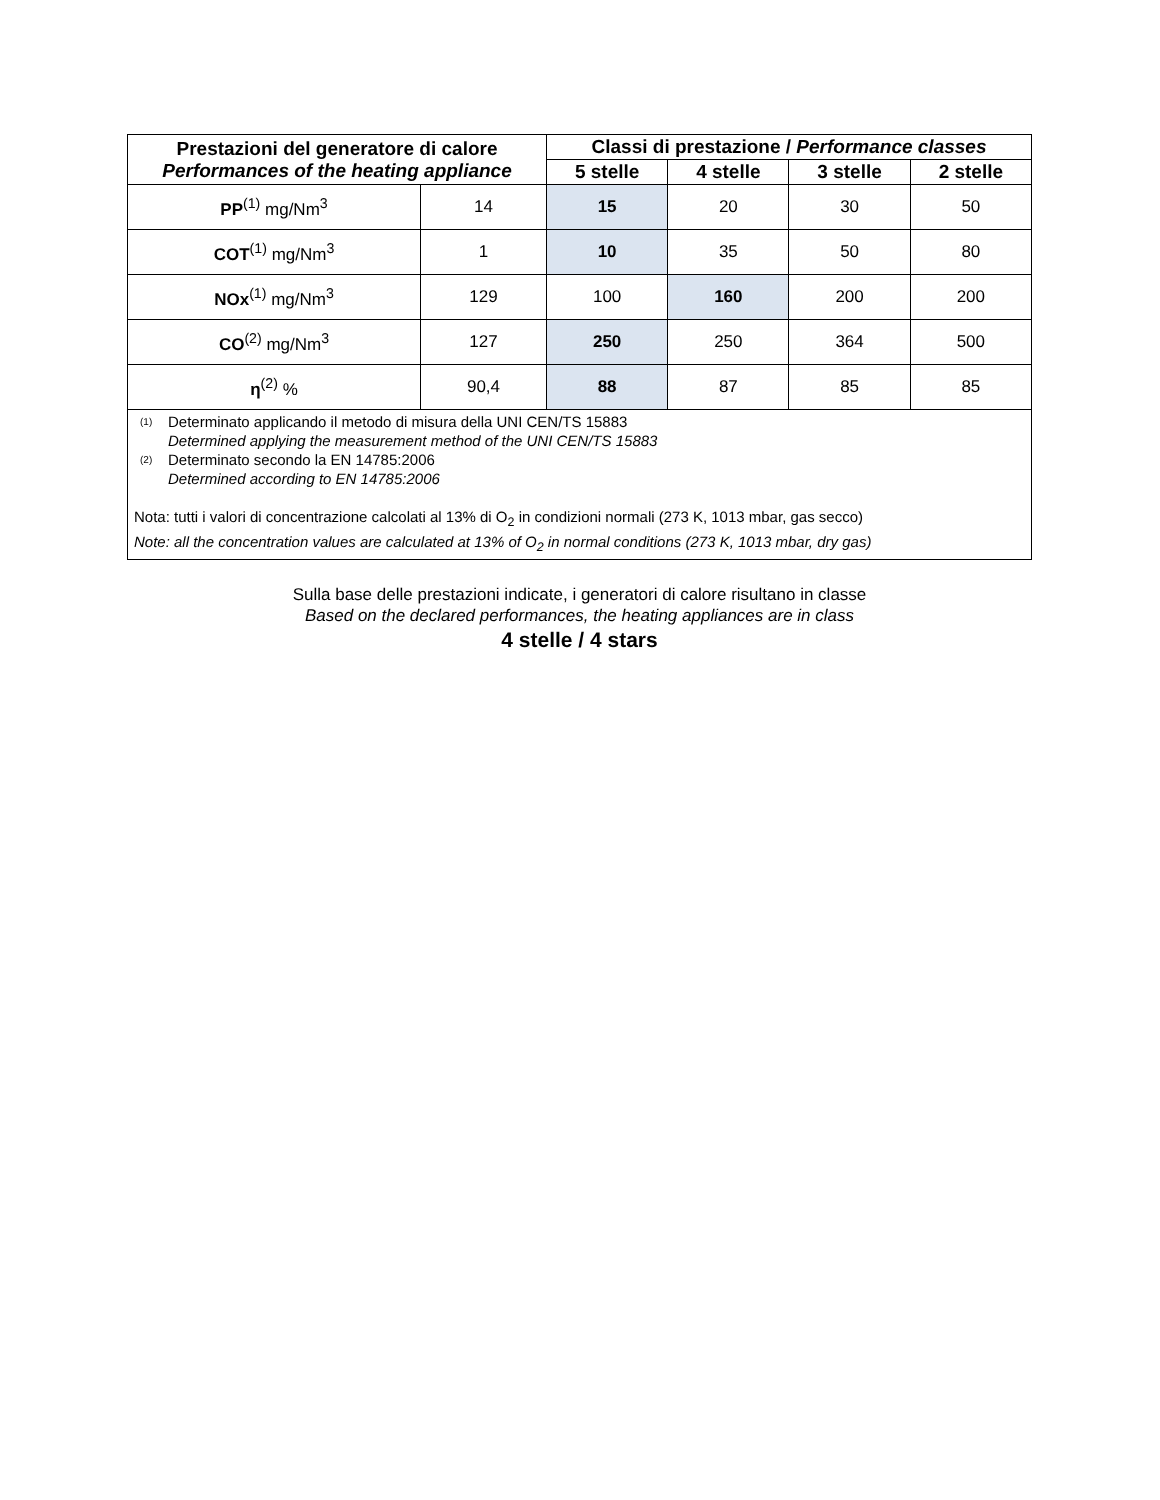| Prestazioni del generatore di calore Performances of the heating appliance | | Classi di prestazione / Performance classes | | | |
| --- | --- | --- | --- | --- | --- |
| | | 5 stelle | 4 stelle | 3 stelle | 2 stelle |
| PP<sup>(1)</sup> mg/Nm<sup>3</sup> | 14 | 15 | 20 | 30 | 50 |
| COT<sup>(1)</sup> mg/Nm<sup>3</sup> | 1 | 10 | 35 | 50 | 80 |
| NOx<sup>(1)</sup> mg/Nm<sup>3</sup> | 129 | 100 | 160 | 200 | 200 |
| CO<sup>(2)</sup> mg/Nm<sup>3</sup> | 127 | 250 | 250 | 364 | 500 |
| η<sup>(2)</sup> % | 90,4 | 88 | 87 | 85 | 85 |
| <sup>(1)</sup> Determinato applicando il metodo di misura della UNI CEN/TS 15883 Determined applying the measurement method of the UNI CEN/TS 15883 <sup>(2)</sup> Determinato secondo la EN 14785:2006 Determined according to EN 14785:2006 Nota: tutti i valori di concentrazione calcolati al 13% di O<sub>2</sub> in condizioni normali (273 K, 1013 mbar, gas secco) Note: all the concentration values are calculated at 13% of O<sub>2</sub> in normal conditions (273 K, 1013 mbar, dry gas) | | | | | |
Sulla base delle prestazioni indicate, i generatori di calore risultano in classe
Based on the declared performances, the heating appliances are in class
4 stelle / 4 stars